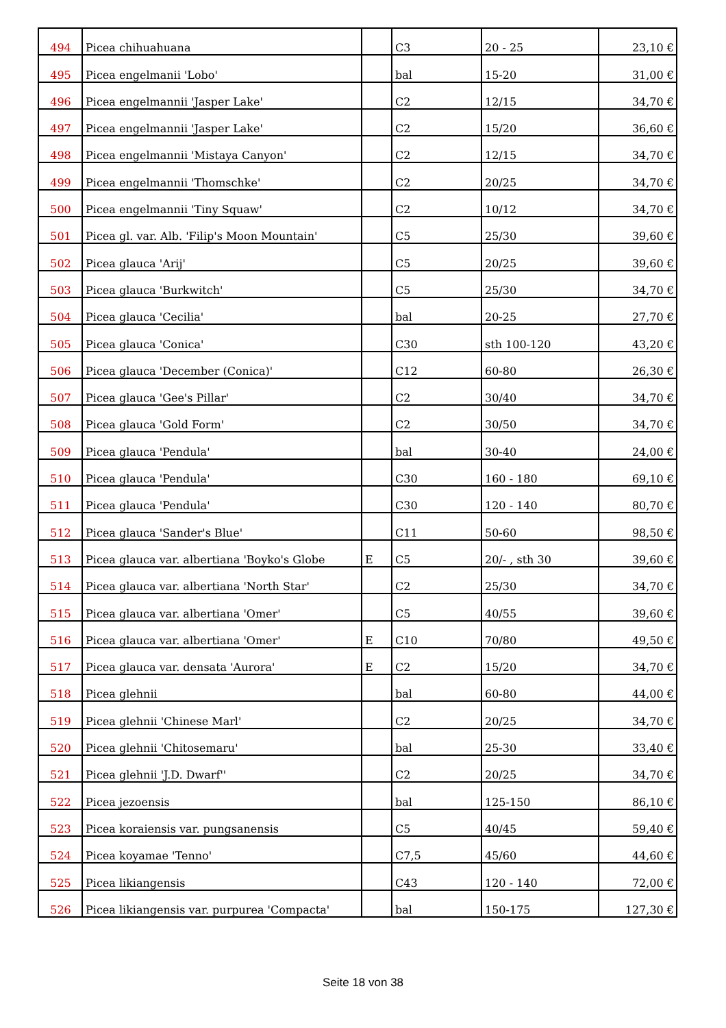| 494 | Picea chihuahuana | | C3 | 20 - 25 | 23,10 € |
| 495 | Picea engelmanii 'Lobo' | | bal | 15-20 | 31,00 € |
| 496 | Picea engelmannii 'Jasper Lake' | | C2 | 12/15 | 34,70 € |
| 497 | Picea engelmannii 'Jasper Lake' | | C2 | 15/20 | 36,60 € |
| 498 | Picea engelmannii 'Mistaya Canyon' | | C2 | 12/15 | 34,70 € |
| 499 | Picea engelmannii 'Thomschke' | | C2 | 20/25 | 34,70 € |
| 500 | Picea engelmannii 'Tiny Squaw' | | C2 | 10/12 | 34,70 € |
| 501 | Picea gl. var. Alb. 'Filip's Moon Mountain' | | C5 | 25/30 | 39,60 € |
| 502 | Picea glauca 'Arij' | | C5 | 20/25 | 39,60 € |
| 503 | Picea glauca 'Burkwitch' | | C5 | 25/30 | 34,70 € |
| 504 | Picea glauca 'Cecilia' | | bal | 20-25 | 27,70 € |
| 505 | Picea glauca 'Conica' | | C30 | sth 100-120 | 43,20 € |
| 506 | Picea glauca 'December (Conica)' | | C12 | 60-80 | 26,30 € |
| 507 | Picea glauca 'Gee's Pillar' | | C2 | 30/40 | 34,70 € |
| 508 | Picea glauca 'Gold Form' | | C2 | 30/50 | 34,70 € |
| 509 | Picea glauca 'Pendula' | | bal | 30-40 | 24,00 € |
| 510 | Picea glauca 'Pendula' | | C30 | 160 - 180 | 69,10 € |
| 511 | Picea glauca 'Pendula' | | C30 | 120 - 140 | 80,70 € |
| 512 | Picea glauca 'Sander's Blue' | | C11 | 50-60 | 98,50 € |
| 513 | Picea glauca var. albertiana 'Boyko's Globe | E | C5 | 20/- , sth 30 | 39,60 € |
| 514 | Picea glauca var. albertiana 'North Star' | | C2 | 25/30 | 34,70 € |
| 515 | Picea glauca var. albertiana 'Omer' | | C5 | 40/55 | 39,60 € |
| 516 | Picea glauca var. albertiana 'Omer' | E | C10 | 70/80 | 49,50 € |
| 517 | Picea glauca var. densata 'Aurora' | E | C2 | 15/20 | 34,70 € |
| 518 | Picea glehnii | | bal | 60-80 | 44,00 € |
| 519 | Picea glehnii 'Chinese Marl' | | C2 | 20/25 | 34,70 € |
| 520 | Picea glehnii 'Chitosemaru' | | bal | 25-30 | 33,40 € |
| 521 | Picea glehnii 'J.D. Dwarf'' | | C2 | 20/25 | 34,70 € |
| 522 | Picea jezoensis | | bal | 125-150 | 86,10 € |
| 523 | Picea koraiensis var. pungsanensis | | C5 | 40/45 | 59,40 € |
| 524 | Picea koyamae 'Tenno' | | C7,5 | 45/60 | 44,60 € |
| 525 | Picea likiangensis | | C43 | 120 - 140 | 72,00 € |
| 526 | Picea likiangensis var. purpurea 'Compacta' | | bal | 150-175 | 127,30 € |
Seite 18 von 38